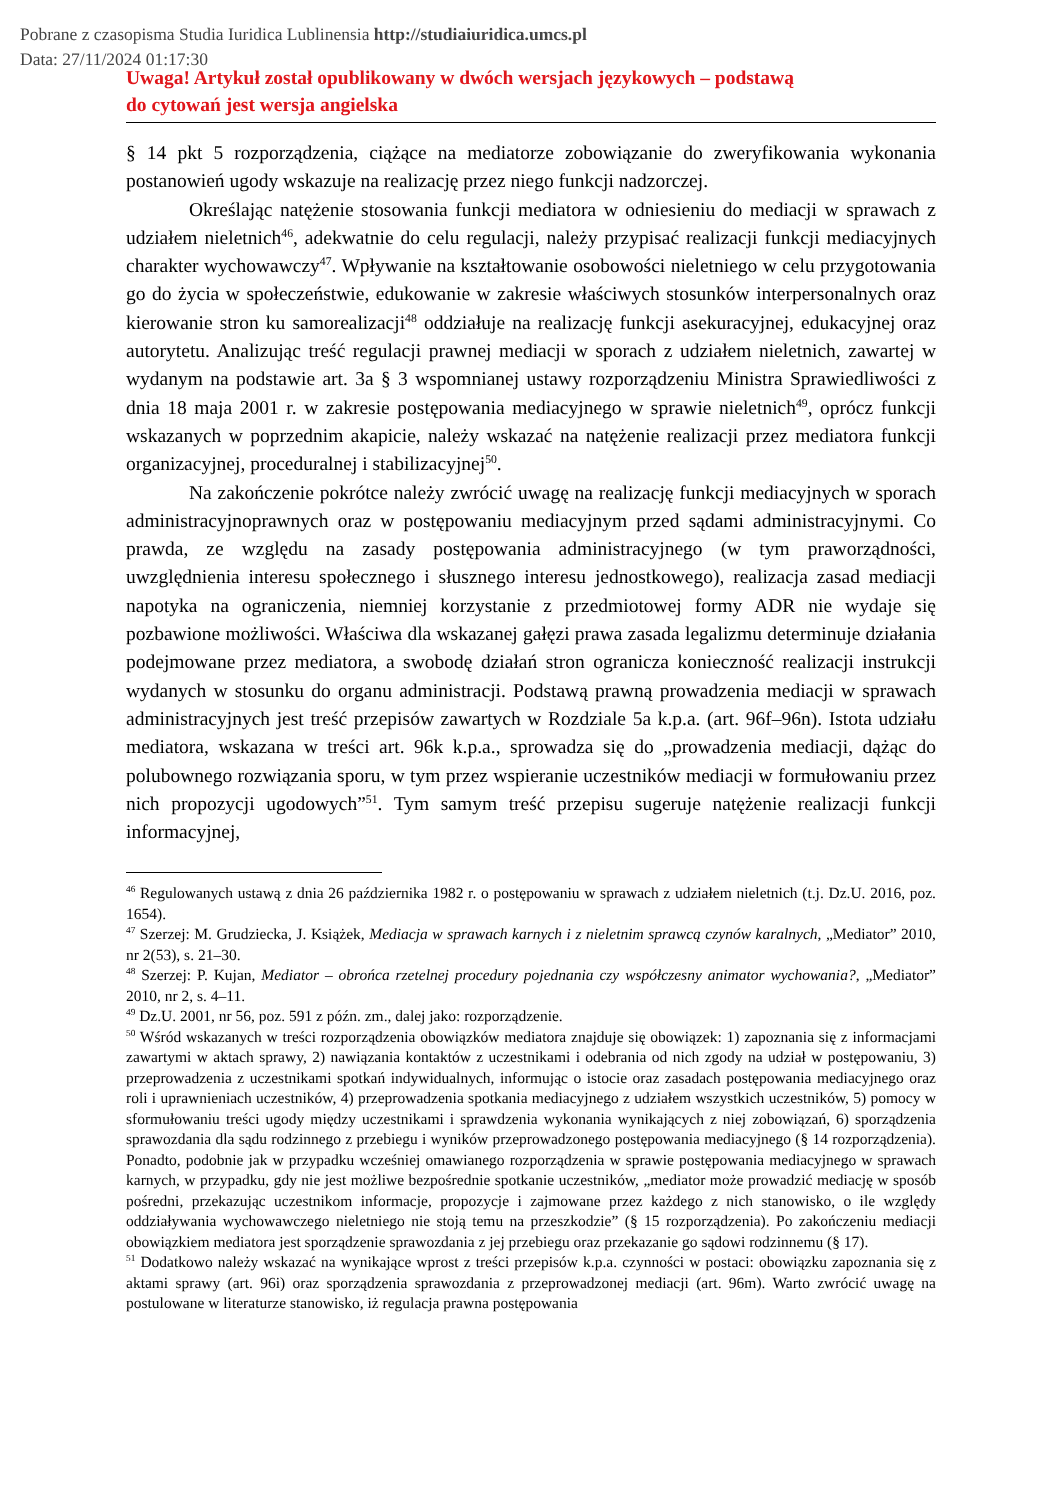Pobrane z czasopisma Studia Iuridica Lublinensia http://studiaiuridica.umcs.pl
Data: 27/11/2024 01:17:30
Uwaga! Artykuł został opublikowany w dwóch wersjach językowych – podstawą
do cytowań jest wersja angielska
§ 14 pkt 5 rozporządzenia, ciążące na mediatorze zobowiązanie do zweryfikowania wykonania postanowień ugody wskazuje na realizację przez niego funkcji nadzorczej.
Określając natężenie stosowania funkcji mediatora w odniesieniu do mediacji w sprawach z udziałem nieletnich<sup>46</sup>, adekwatnie do celu regulacji, należy przypisać realizacji funkcji mediacyjnych charakter wychowawczy<sup>47</sup>. Wpływanie na kształtowanie osobowości nieletniego w celu przygotowania go do życia w społeczeństwie, edukowanie w zakresie właściwych stosunków interpersonalnych oraz kierowanie stron ku samorealizacji<sup>48</sup> oddziałuje na realizację funkcji asekuracyjnej, edukacyjnej oraz autorytetu. Analizując treść regulacji prawnej mediacji w sporach z udziałem nieletnich, zawartej w wydanym na podstawie art. 3a § 3 wspomnianej ustawy rozporządzeniu Ministra Sprawiedliwości z dnia 18 maja 2001 r. w zakresie postępowania mediacyjnego w sprawie nieletnich<sup>49</sup>, oprócz funkcji wskazanych w poprzednim akapicie, należy wskazać na natężenie realizacji przez mediatora funkcji organizacyjnej, proceduralnej i stabilizacyjnej<sup>50</sup>.
Na zakończenie pokrótce należy zwrócić uwagę na realizację funkcji mediacyjnych w sporach administracyjnoprawnych oraz w postępowaniu mediacyjnym przed sądami administracyjnymi. Co prawda, ze względu na zasady postępowania administracyjnego (w tym praworządności, uwzględnienia interesu społecznego i słusznego interesu jednostkowego), realizacja zasad mediacji napotyka na ograniczenia, niemniej korzystanie z przedmiotowej formy ADR nie wydaje się pozbawione możliwości. Właściwa dla wskazanej gałęzi prawa zasada legalizmu determinuje działania podejmowane przez mediatora, a swobodę działań stron ogranicza konieczność realizacji instrukcji wydanych w stosunku do organu administracji. Podstawą prawną prowadzenia mediacji w sprawach administracyjnych jest treść przepisów zawartych w Rozdziale 5a k.p.a. (art. 96f–96n). Istota udziału mediatora, wskazana w treści art. 96k k.p.a., sprowadza się do „prowadzenia mediacji, dążąc do polubownego rozwiązania sporu, w tym przez wspieranie uczestników mediacji w formułowaniu przez nich propozycji ugodowych”<sup>51</sup>. Tym samym treść przepisu sugeruje natężenie realizacji funkcji informacyjnej,
<sup>46</sup> Regulowanych ustawą z dnia 26 października 1982 r. o postępowaniu w sprawach z udziałem nieletnich (t.j. Dz.U. 2016, poz. 1654).
<sup>47</sup> Szerzej: M. Grudziecka, J. Książek, Mediacja w sprawach karnych i z nieletnim sprawcą czynów karalnych, „Mediator” 2010, nr 2(53), s. 21–30.
<sup>48</sup> Szerzej: P. Kujan, Mediator – obrońca rzetelnej procedury pojednania czy współczesny animator wychowania?, „Mediator” 2010, nr 2, s. 4–11.
<sup>49</sup> Dz.U. 2001, nr 56, poz. 591 z późn. zm., dalej jako: rozporządzenie.
<sup>50</sup> Wśród wskazanych w treści rozporządzenia obowiązków mediatora znajduje się obowiązek: 1) zapoznania się z informacjami zawartymi w aktach sprawy, 2) nawiązania kontaktów z uczestnikami i odebrania od nich zgody na udział w postępowaniu, 3) przeprowadzenia z uczestnikami spotkań indywidualnych, informując o istocie oraz zasadach postępowania mediacyjnego oraz roli i uprawnieniach uczestników, 4) przeprowadzenia spotkania mediacyjnego z udziałem wszystkich uczestników, 5) pomocy w sformułowaniu treści ugody między uczestnikami i sprawdzenia wykonania wynikających z niej zobowiązań, 6) sporządzenia sprawozdania dla sądu rodzinnego z przebiegu i wyników przeprowadzonego postępowania mediacyjnego (§ 14 rozporządzenia). Ponadto, podobnie jak w przypadku wcześniej omawianego rozporządzenia w sprawie postępowania mediacyjnego w sprawach karnych, w przypadku, gdy nie jest możliwe bezpośrednie spotkanie uczestników, „mediator może prowadzić mediację w sposób pośredni, przekazując uczestnikom informacje, propozycje i zajmowane przez każdego z nich stanowisko, o ile względy oddziaływania wychowawczego nieletniego nie stoją temu na przeszkodzie” (§ 15 rozporządzenia). Po zakończeniu mediacji obowiązkiem mediatora jest sporządzenie sprawozdania z jej przebiegu oraz przekazanie go sądowi rodzinnemu (§ 17).
<sup>51</sup> Dodatkowo należy wskazać na wynikające wprost z treści przepisów k.p.a. czynności w postaci: obowiązku zapoznania się z aktami sprawy (art. 96i) oraz sporządzenia sprawozdania z przeprowadzonej mediacji (art. 96m). Warto zwrócić uwagę na postulowane w literaturze stanowisko, iż regulacja prawna postępowania